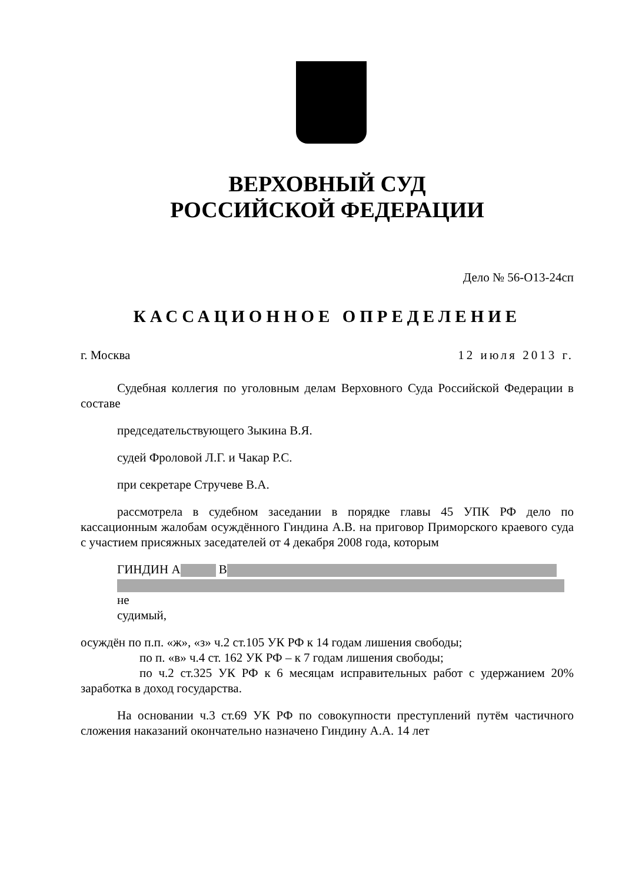ВЕРХОВНЫЙ СУД
РОССИЙСКОЙ ФЕДЕРАЦИИ
Дело № 56-О13-24сп
КАССАЦИОННОЕ ОПРЕДЕЛЕНИЕ
г. Москва 12 июля 2013 г.
Судебная коллегия по уголовным делам Верховного Суда Российской Федерации в составе
председательствующего Зыкина В.Я.
судей Фроловой Л.Г. и Чакар Р.С.
при секретаре Стручеве В.А.
рассмотрела в судебном заседании в порядке главы 45 УПК РФ дело по кассационным жалобам осуждённого Гиндина А.В. на приговор Приморского краевого суда с участием присяжных заседателей от 4 декабря 2008 года, которым
ГИНДИН А В
не
судимый,
осуждён по п.п. «ж», «з» ч.2 ст.105 УК РФ к 14 годам лишения свободы;
по п. «в» ч.4 ст. 162 УК РФ – к 7 годам лишения свободы;
по ч.2 ст.325 УК РФ к 6 месяцам исправительных работ с удержанием 20% заработка в доход государства.
На основании ч.3 ст.69 УК РФ по совокупности преступлений путём частичного сложения наказаний окончательно назначено Гиндину А.А. 14 лет